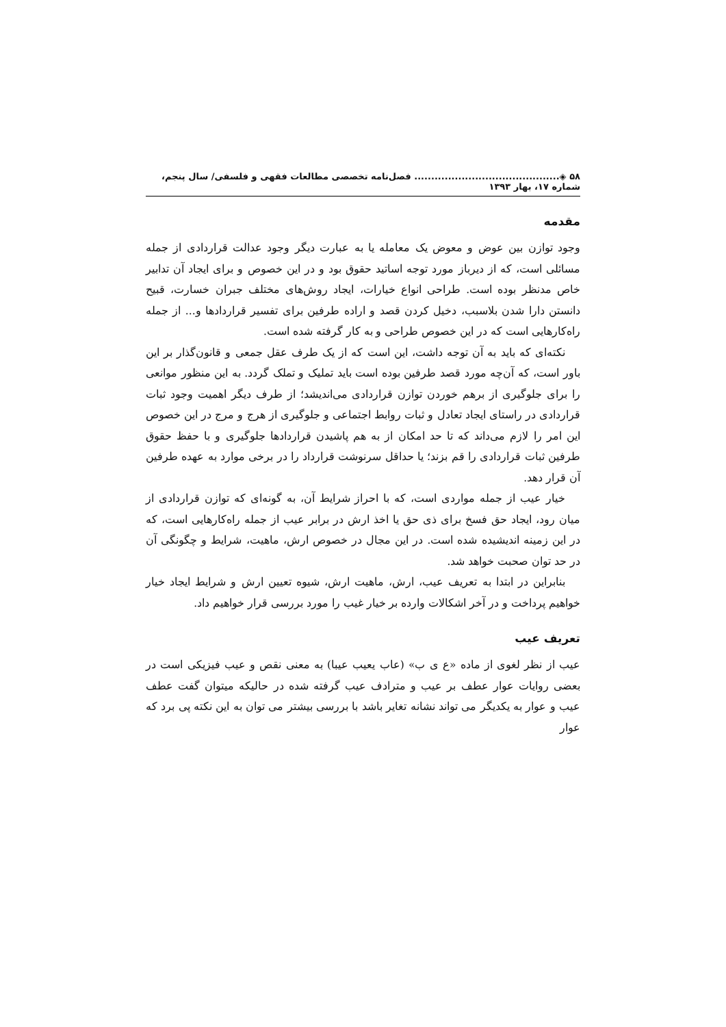۵۸ ◈........................................... فصل‌نامه تخصصی مطالعات فقهی و فلسفی/ سال پنجم، شماره ۱۷، بهار ۱۳۹۳
مقدمه
وجود توازن بین عوض و معوض یک معامله یا به عبارت دیگر وجود عدالت قراردادی از جمله مسائلی است، که از دیرباز مورد توجه اساتید حقوق بود و در این خصوص و برای ایجاد آن تدابیر خاص مدنظر بوده است. طراحی انواع خیارات، ایجاد روش‌های مختلف جبران خسارت، قبیح دانستن دارا شدن بلاسبب، دخیل کردن قصد و اراده طرفین برای تفسیر قراردادها و... از جمله راه‌کارهایی است که در این خصوص طراحی و به کار گرفته شده است.
نکته‌ای که باید به آن توجه داشت، این است که از یک طرف عقل جمعی و قانون‌گذار بر این باور است، که آن‌چه مورد قصد طرفین بوده است باید تملیک و تملک گردد. به این منظور موانعی را برای جلوگیری از برهم خوردن توازن قراردادی می‌اندیشد؛ از طرف دیگر اهمیت وجود ثبات قراردادی در راستای ایجاد تعادل و ثبات روابط اجتماعی و جلوگیری از هرج و مرج در این خصوص این امر را لازم می‌داند که تا حد امکان از به هم پاشیدن قراردادها جلوگیری و با حفظ حقوق طرفین ثبات قراردادی را قم بزند؛ یا حداقل سرنوشت قرارداد را در برخی موارد به عهده طرفین آن قرار دهد.
خیار عیب از جمله مواردی است، که با احراز شرایط آن، به گونه‌ای که توازن قراردادی از میان رود، ایجاد حق فسخ برای ذی حق یا اخذ ارش در برابر عیب از جمله راه‌کارهایی است، که در این زمینه اندیشیده شده است. در این مجال در خصوص ارش، ماهیت، شرایط و چگونگی آن در حد توان صحبت خواهد شد.
بنابراین در ابتدا به تعریف عیب، ارش، ماهیت ارش، شیوه تعیین ارش و شرایط ایجاد خیار خواهیم پرداخت و در آخر اشکالات وارده بر خیار غیب را مورد بررسی قرار خواهیم داد.
تعریف عیب
عیب از نظر لغوی از ماده «ع ی ب» (عاب یعیب عیبا) به معنی نقص و عیب فیزیکی است در بعضی روایات عوار عطف بر عیب و مترادف عیب گرفته شده در حالیکه میتوان گفت عطف عیب و عوار به یکدیگر می تواند نشانه تغایر باشد با بررسی بیشتر می توان به این نکته پی برد که عوار